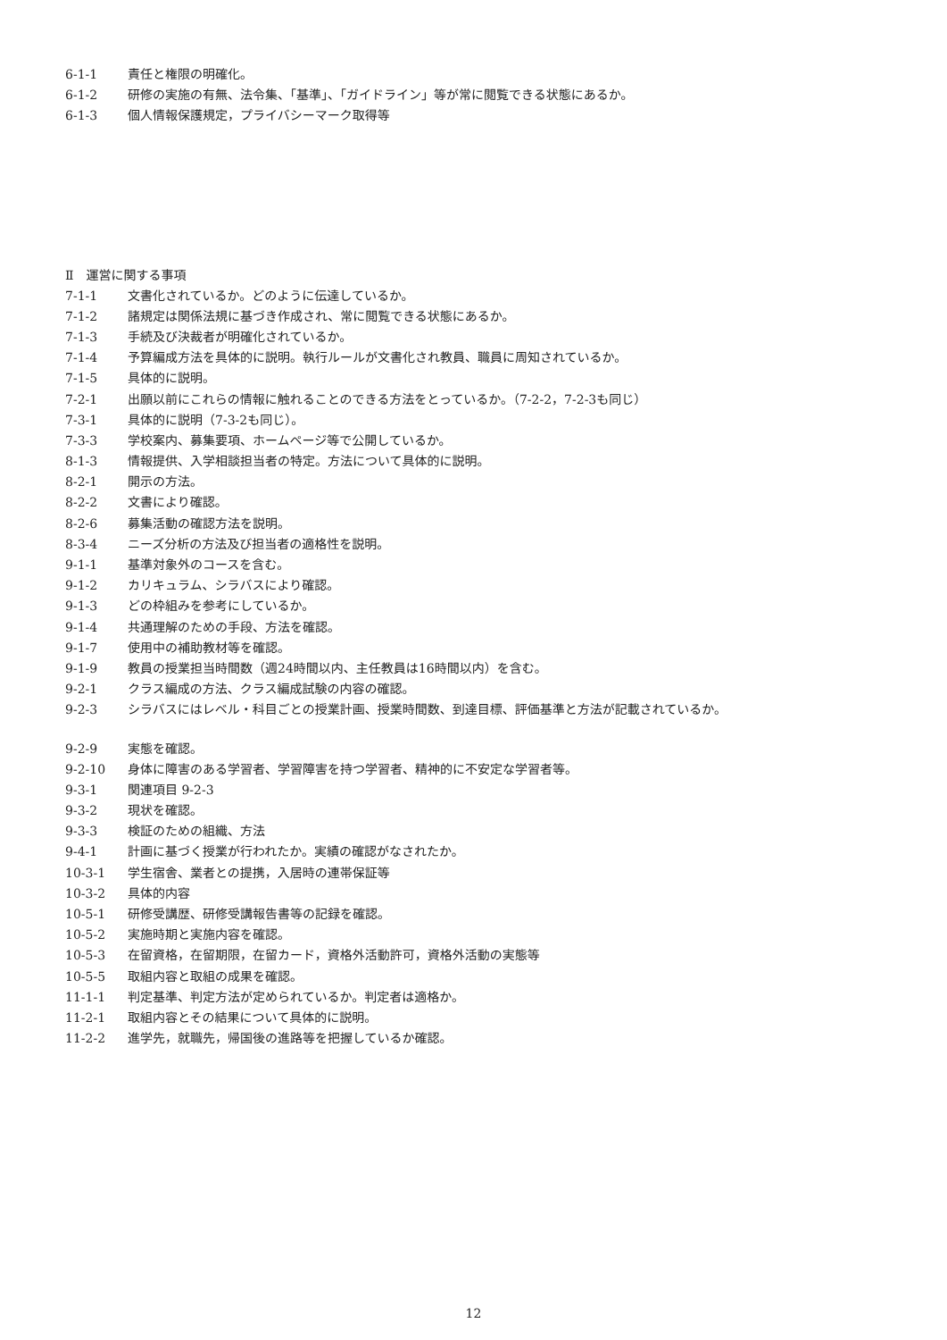6-1-1 責任と権限の明確化。
6-1-2 研修の実施の有無、法令集、「基準」、「ガイドライン」等が常に閲覧できる状態にあるか。
6-1-3 個人情報保護規定，プライバシーマーク取得等
Ⅱ　運営に関する事項
7-1-1 文書化されているか。どのように伝達しているか。
7-1-2 諸規定は関係法規に基づき作成され、常に閲覧できる状態にあるか。
7-1-3 手続及び決裁者が明確化されているか。
7-1-4 予算編成方法を具体的に説明。執行ルールが文書化され教員、職員に周知されているか。
7-1-5 具体的に説明。
7-2-1 出願以前にこれらの情報に触れることのできる方法をとっているか。（7-2-2，7-2-3も同じ）
7-3-1 具体的に説明（7-3-2も同じ）。
7-3-3 学校案内、募集要項、ホームページ等で公開しているか。
8-1-3 情報提供、入学相談担当者の特定。方法について具体的に説明。
8-2-1 開示の方法。
8-2-2 文書により確認。
8-2-6 募集活動の確認方法を説明。
8-3-4 ニーズ分析の方法及び担当者の適格性を説明。
9-1-1 基準対象外のコースを含む。
9-1-2 カリキュラム、シラバスにより確認。
9-1-3 どの枠組みを参考にしているか。
9-1-4 共通理解のための手段、方法を確認。
9-1-7 使用中の補助教材等を確認。
9-1-9 教員の授業担当時間数（週24時間以内、主任教員は16時間以内）を含む。
9-2-1 クラス編成の方法、クラス編成試験の内容の確認。
9-2-3 シラバスにはレベル・科目ごとの授業計画、授業時間数、到達目標、評価基準と方法が記載されているか。
9-2-9 実態を確認。
9-2-10 身体に障害のある学習者、学習障害を持つ学習者、精神的に不安定な学習者等。
9-3-1 関連項目 9-2-3
9-3-2 現状を確認。
9-3-3 検証のための組織、方法
9-4-1 計画に基づく授業が行われたか。実績の確認がなされたか。
10-3-1 学生宿舎、業者との提携，入居時の連帯保証等
10-3-2 具体的内容
10-5-1 研修受講歴、研修受講報告書等の記録を確認。
10-5-2 実施時期と実施内容を確認。
10-5-3 在留資格，在留期限，在留カード，資格外活動許可，資格外活動の実態等
10-5-5 取組内容と取組の成果を確認。
11-1-1 判定基準、判定方法が定められているか。判定者は適格か。
11-2-1 取組内容とその結果について具体的に説明。
11-2-2 進学先，就職先，帰国後の進路等を把握しているか確認。
12